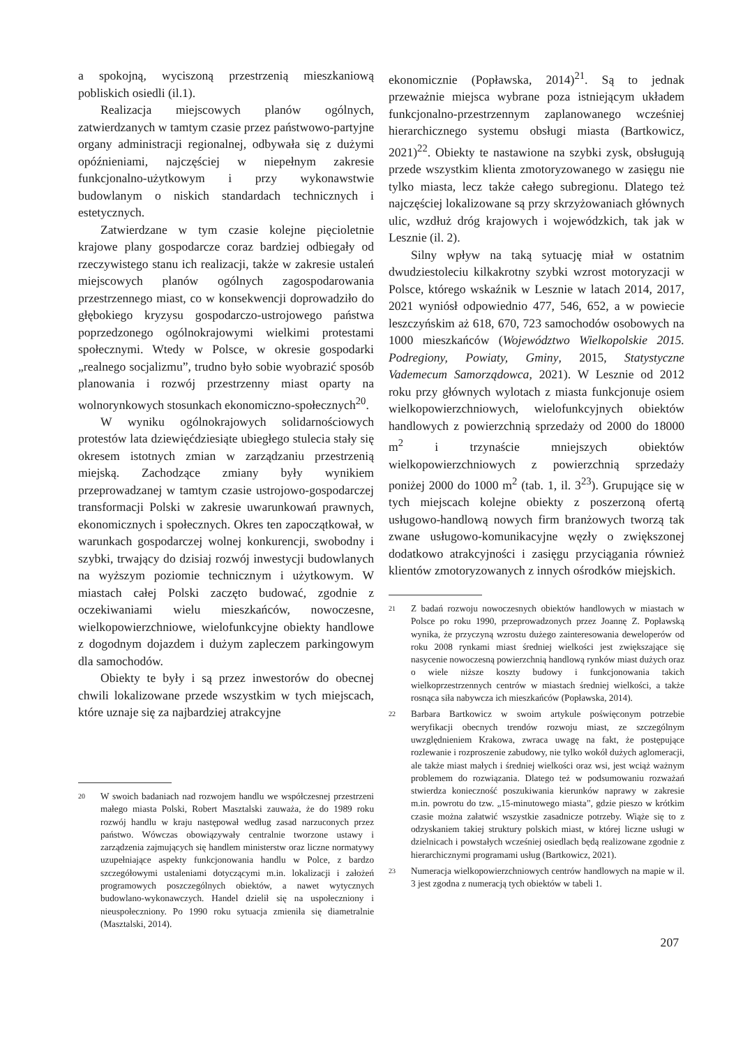a spokojną, wyciszoną przestrzenią mieszkaniową pobliskich osiedli (il.1).
Realizacja miejscowych planów ogólnych, zatwierdzanych w tamtym czasie przez państwowo-partyjne organy administracji regionalnej, odbywała się z dużymi opóźnieniami, najczęściej w niepełnym zakresie funkcjonalno-użytkowym i przy wykonawstwie budowlanym o niskich standardach technicznych i estetycznych.
Zatwierdzane w tym czasie kolejne pięcioletnie krajowe plany gospodarcze coraz bardziej odbiegały od rzeczywistego stanu ich realizacji, także w zakresie ustaleń miejscowych planów ogólnych zagospodarowania przestrzennego miast, co w konsekwencji doprowadziło do głębokiego kryzysu gospodarczo-ustrojowego państwa poprzedzonego ogólnokrajowymi wielkimi protestami społecznymi. Wtedy w Polsce, w okresie gospodarki „realnego socjalizmu”, trudno było sobie wyobrazić sposób planowania i rozwój przestrzenny miast oparty na wolnorynkowych stosunkach ekonomiczno-społecznych<sup>20</sup>.
W wyniku ogólnokrajowych solidarnościowych protestów lata dziewięćdziesiąte ubiegłego stulecia stały się okresem istotnych zmian w zarządzaniu przestrzenią miejską. Zachodzące zmiany były wynikiem przeprowadzanej w tamtym czasie ustrojowo-gospodarczej transformacji Polski w zakresie uwarunkowań prawnych, ekonomicznych i społecznych. Okres ten zapoczątkował, w warunkach gospodarczej wolnej konkurencji, swobodny i szybki, trwający do dzisiaj rozwój inwestycji budowlanych na wyższym poziomie technicznym i użytkowym. W miastach całej Polski zaczęto budować, zgodnie z oczekiwaniami wielu mieszkańców, nowoczesne, wielkopowierzchniowe, wielofunkcyjne obiekty handlowe z dogodnym dojazdem i dużym zapleczem parkingowym dla samochodów.
Obiekty te były i są przez inwestorów do obecnej chwili lokalizowane przede wszystkim w tych miejscach, które uznaje się za najbardziej atrakcyjne
20 W swoich badaniach nad rozwojem handlu we współczesnej przestrzeni małego miasta Polski, Robert Masztalski zauważa, że do 1989 roku rozwój handlu w kraju następował według zasad narzuconych przez państwo. Wówczas obowiązywały centralnie tworzone ustawy i zarządzenia zajmujących się handlem ministerstw oraz liczne normatywy uzupełniające aspekty funkcjonowania handlu w Polce, z bardzo szczegółowymi ustaleniami dotyczącymi m.in. lokalizacji i założeń programowych poszczególnych obiektów, a nawet wytycznych budowlano-wykonawczych. Handel dzielił się na uspołeczniony i nieuspołeczniony. Po 1990 roku sytuacja zmieniła się diametralnie (Masztalski, 2014).
ekonomicznie (Popławska, 2014)<sup>21</sup>. Są to jednak przeważnie miejsca wybrane poza istniejącym układem funkcjonalno-przestrzennym zaplanowanego wcześniej hierarchicznego systemu obsługi miasta (Bartkowicz, 2021)<sup>22</sup>. Obiekty te nastawione na szybki zysk, obsługują przede wszystkim klienta zmotoryzowanego w zasięgu nie tylko miasta, lecz także całego subregionu. Dlatego też najczęściej lokalizowane są przy skrzyżowaniach głównych ulic, wzdłuż dróg krajowych i wojewódzkich, tak jak w Lesznie (il. 2).
Silny wpływ na taką sytuację miał w ostatnim dwudziestoleciu kilkakrotny szybki wzrost motoryzacji w Polsce, którego wskaźnik w Lesznie w latach 2014, 2017, 2021 wyniósł odpowiednio 477, 546, 652, a w powiecie leszczyńskim aż 618, 670, 723 samochodów osobowych na 1000 mieszkańców (Województwo Wielkopolskie 2015. Podregiony, Powiaty, Gminy, 2015, Statystyczne Vademecum Samorządowca, 2021). W Lesznie od 2012 roku przy głównych wylotach z miasta funkcjonuje osiem wielkopowierzchniowych, wielofunkcyjnych obiektów handlowych z powierzchnią sprzedaży od 2000 do 18000 m<sup>2</sup> i trzynaście mniejszych obiektów wielkopowierzchniowych z powierzchnią sprzedaży poniżej 2000 do 1000 m<sup>2</sup> (tab. 1, il. 3<sup>23</sup>). Grupujące się w tych miejscach kolejne obiekty z poszerzoną ofertą usługowo-handlową nowych firm branżowych tworzą tak zwane usługowo-komunikacyjne węzły o zwiększonej dodatkowo atrakcyjności i zasięgu przyciągania również klientów zmotoryzowanych z innych ośrodków miejskich.
21 Z badań rozwoju nowoczesnych obiektów handlowych w miastach w Polsce po roku 1990, przeprowadzonych przez Joannę Z. Popławską wynika, że przyczyną wzrostu dużego zainteresowania deweloperów od roku 2008 rynkami miast średniej wielkości jest zwiększające się nasycenie nowoczesną powierzchnią handlową rynków miast dużych oraz o wiele niższe koszty budowy i funkcjonowania takich wielkoprzestrzennych centrów w miastach średniej wielkości, a także rosnąca siła nabywcza ich mieszkańców (Popławska, 2014).
22 Barbara Bartkowicz w swoim artykule poświęconym potrzebie weryfikacji obecnych trendów rozwoju miast, ze szczególnym uwzględnieniem Krakowa, zwraca uwagę na fakt, że postępujące rozlewanie i rozproszenie zabudowy, nie tylko wokół dużych aglomeracji, ale także miast małych i średniej wielkości oraz wsi, jest wciąż ważnym problemem do rozwiązania. Dlatego też w podsumowaniu rozważań stwierdza konieczność poszukiwania kierunków naprawy w zakresie m.in. powrotu do tzw. „15-minutowego miasta”, gdzie pieszo w krótkim czasie można załatwić wszystkie zasadnicze potrzeby. Wiąże się to z odzyskaniem takiej struktury polskich miast, w której liczne usługi w dzielnicach i powstałych wcześniej osiedlach będą realizowane zgodnie z hierarchicznymi programami usług (Bartkowicz, 2021).
23 Numeracja wielkopowierzchniowych centrów handlowych na mapie w il. 3 jest zgodna z numeracją tych obiektów w tabeli 1.
207